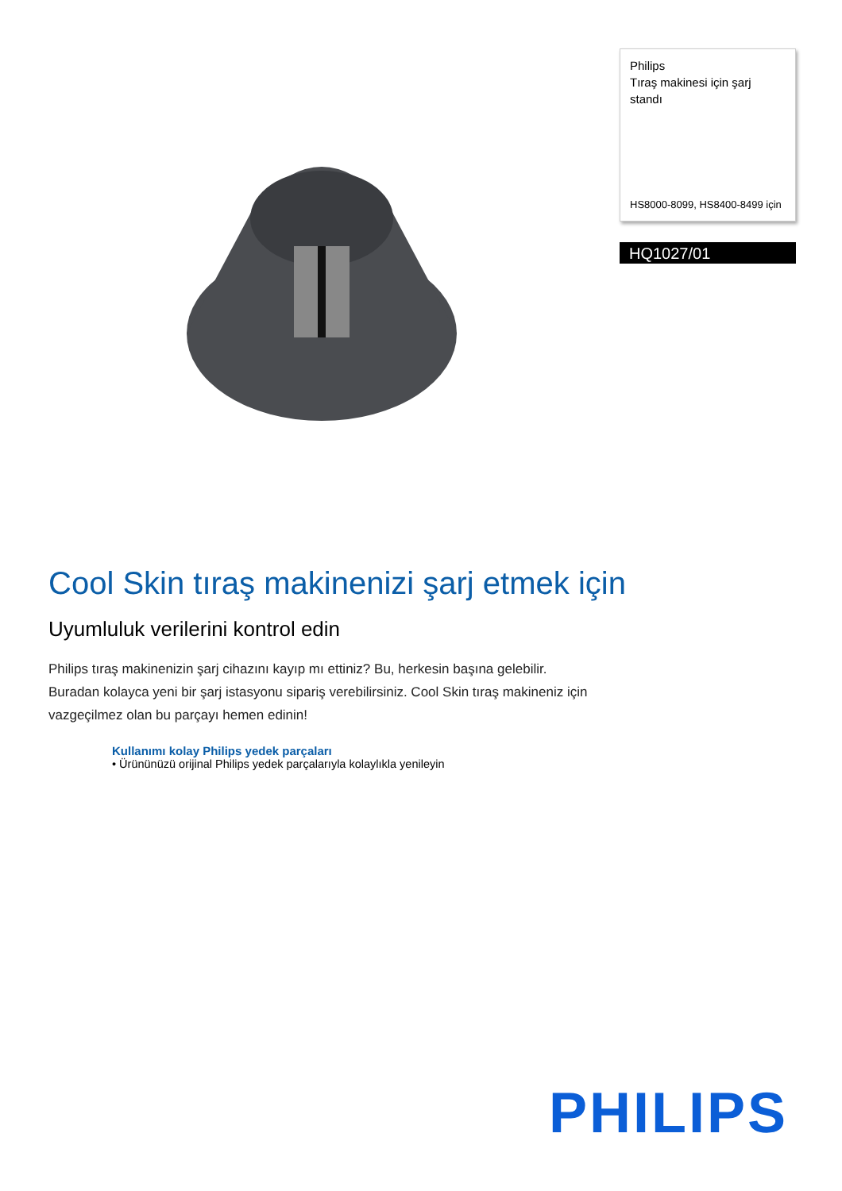Philips
Tıraş makinesi için şarj standı
HS8000-8099, HS8400-8499 için
HQ1027/01
Cool Skin tıraş makinenizi şarj etmek için
Uyumluluk verilerini kontrol edin
Philips tıraş makinenizin şarj cihazını kayıp mı ettiniz? Bu, herkesin başına gelebilir. Buradan kolayca yeni bir şarj istasyonu sipariş verebilirsiniz. Cool Skin tıraş makineniz için vazgeçilmez olan bu parçayı hemen edinin!
Kullanımı kolay Philips yedek parçaları
• Ürününüzü orijinal Philips yedek parçalarıyla kolaylıkla yenileyin
PHILIPS